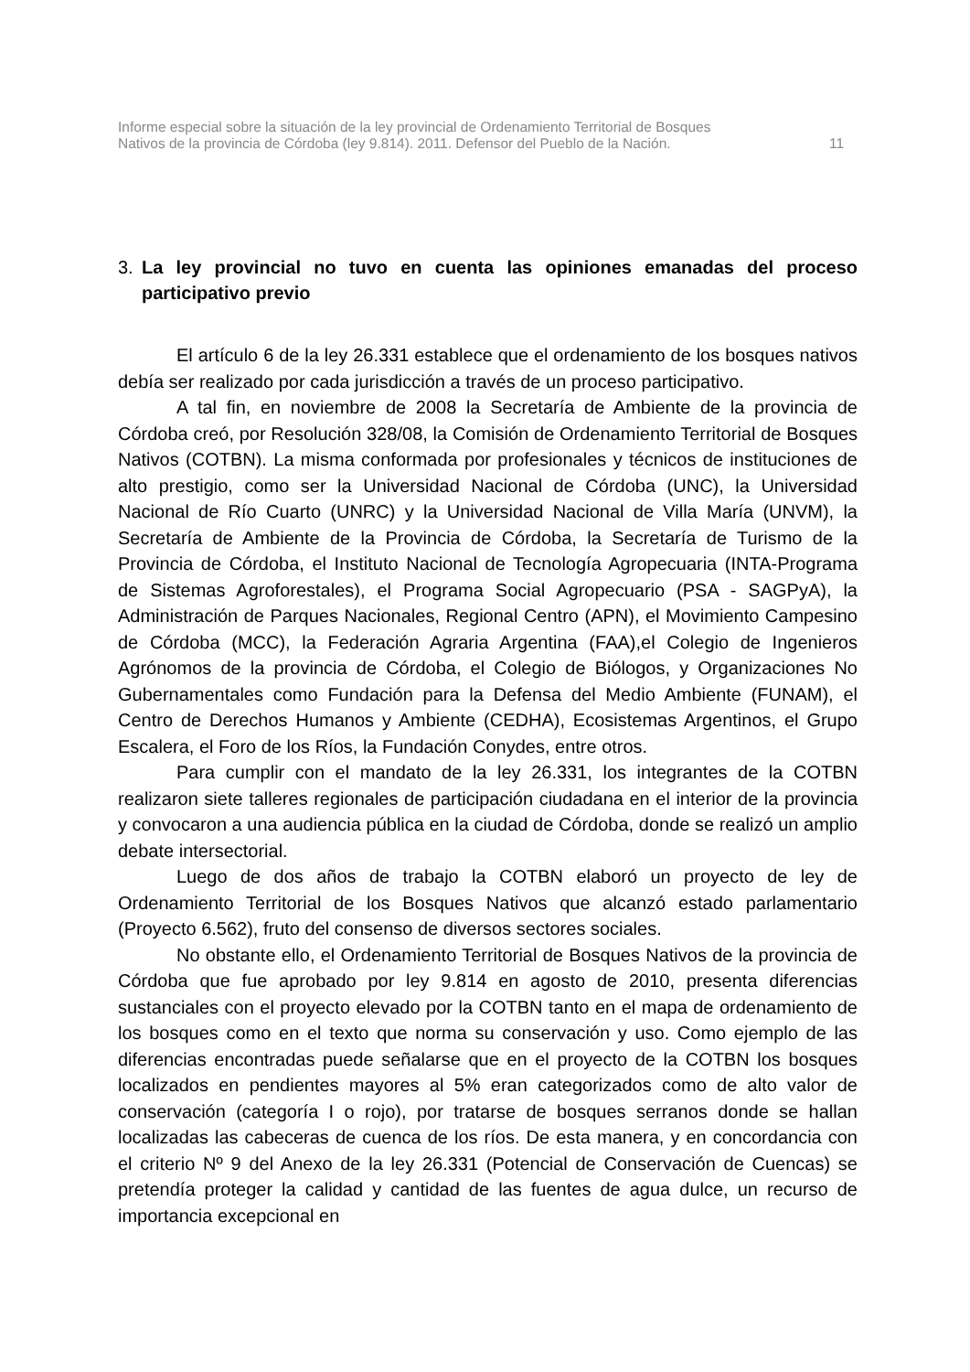Informe especial sobre la situación de la ley provincial de Ordenamiento Territorial de Bosques
Nativos de la provincia de Córdoba (ley 9.814). 2011. Defensor del Pueblo de la Nación.
11
3. La ley provincial no tuvo en cuenta las opiniones emanadas del proceso participativo previo
El artículo 6 de la ley 26.331 establece que el ordenamiento de los bosques nativos debía ser realizado por cada jurisdicción a través de un proceso participativo.
A tal fin, en noviembre de 2008 la Secretaría de Ambiente de la provincia de Córdoba creó, por Resolución 328/08, la Comisión de Ordenamiento Territorial de Bosques Nativos (COTBN). La misma conformada por profesionales y técnicos de instituciones de alto prestigio, como ser la Universidad Nacional de Córdoba (UNC), la Universidad Nacional de Río Cuarto (UNRC) y la Universidad Nacional de Villa María (UNVM), la Secretaría de Ambiente de la Provincia de Córdoba, la Secretaría de Turismo de la Provincia de Córdoba, el Instituto Nacional de Tecnología Agropecuaria (INTA-Programa de Sistemas Agroforestales), el Programa Social Agropecuario (PSA - SAGPyA), la Administración de Parques Nacionales, Regional Centro (APN), el Movimiento Campesino de Córdoba (MCC), la Federación Agraria Argentina (FAA),el Colegio de Ingenieros Agrónomos de la provincia de Córdoba, el Colegio de Biólogos, y Organizaciones No Gubernamentales como Fundación para la Defensa del Medio Ambiente (FUNAM), el Centro de Derechos Humanos y Ambiente (CEDHA), Ecosistemas Argentinos, el Grupo Escalera, el Foro de los Ríos, la Fundación Conydes, entre otros.
Para cumplir con el mandato de la ley 26.331, los integrantes de la COTBN realizaron siete talleres regionales de participación ciudadana en el interior de la provincia y convocaron a una audiencia pública en la ciudad de Córdoba, donde se realizó un amplio debate intersectorial.
Luego de dos años de trabajo la COTBN elaboró un proyecto de ley de Ordenamiento Territorial de los Bosques Nativos que alcanzó estado parlamentario (Proyecto 6.562), fruto del consenso de diversos sectores sociales.
No obstante ello, el Ordenamiento Territorial de Bosques Nativos de la provincia de Córdoba que fue aprobado por ley 9.814 en agosto de 2010, presenta diferencias sustanciales con el proyecto elevado por la COTBN tanto en el mapa de ordenamiento de los bosques como en el texto que norma su conservación y uso. Como ejemplo de las diferencias encontradas puede señalarse que en el proyecto de la COTBN los bosques localizados en pendientes mayores al 5% eran categorizados como de alto valor de conservación (categoría I o rojo), por tratarse de bosques serranos donde se hallan localizadas las cabeceras de cuenca de los ríos. De esta manera, y en concordancia con el criterio Nº 9 del Anexo de la ley 26.331 (Potencial de Conservación de Cuencas) se pretendía proteger la calidad y cantidad de las fuentes de agua dulce, un recurso de importancia excepcional en